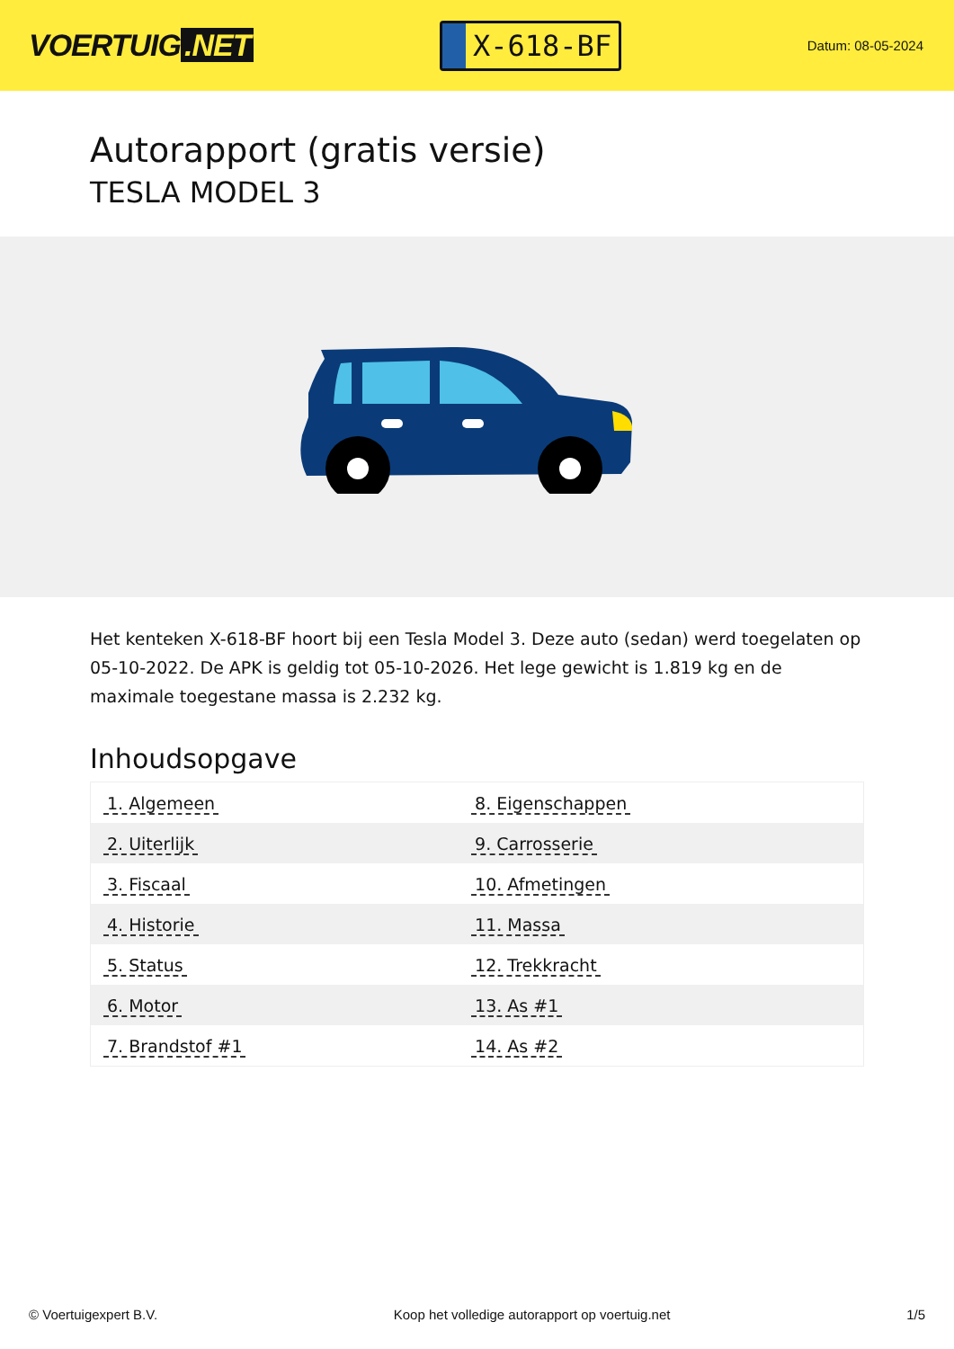VOERTUIG.NET
X-618-BF
Datum: 08-05-2024
Autorapport (gratis versie)
TESLA MODEL 3
Het kenteken X-618-BF hoort bij een Tesla Model 3. Deze auto (sedan) werd toegelaten op 05-10-2022. De APK is geldig tot 05-10-2026. Het lege gewicht is 1.819 kg en de maximale toegestane massa is 2.232 kg.
Inhoudsopgave
| 1. Algemeen | 8. Eigenschappen |
| 2. Uiterlijk | 9. Carrosserie |
| 3. Fiscaal | 10. Afmetingen |
| 4. Historie | 11. Massa |
| 5. Status | 12. Trekkracht |
| 6. Motor | 13. As #1 |
| 7. Brandstof #1 | 14. As #2 |
© Voertuigexpert B.V. Koop het volledige autorapport op voertuig.net
1/5